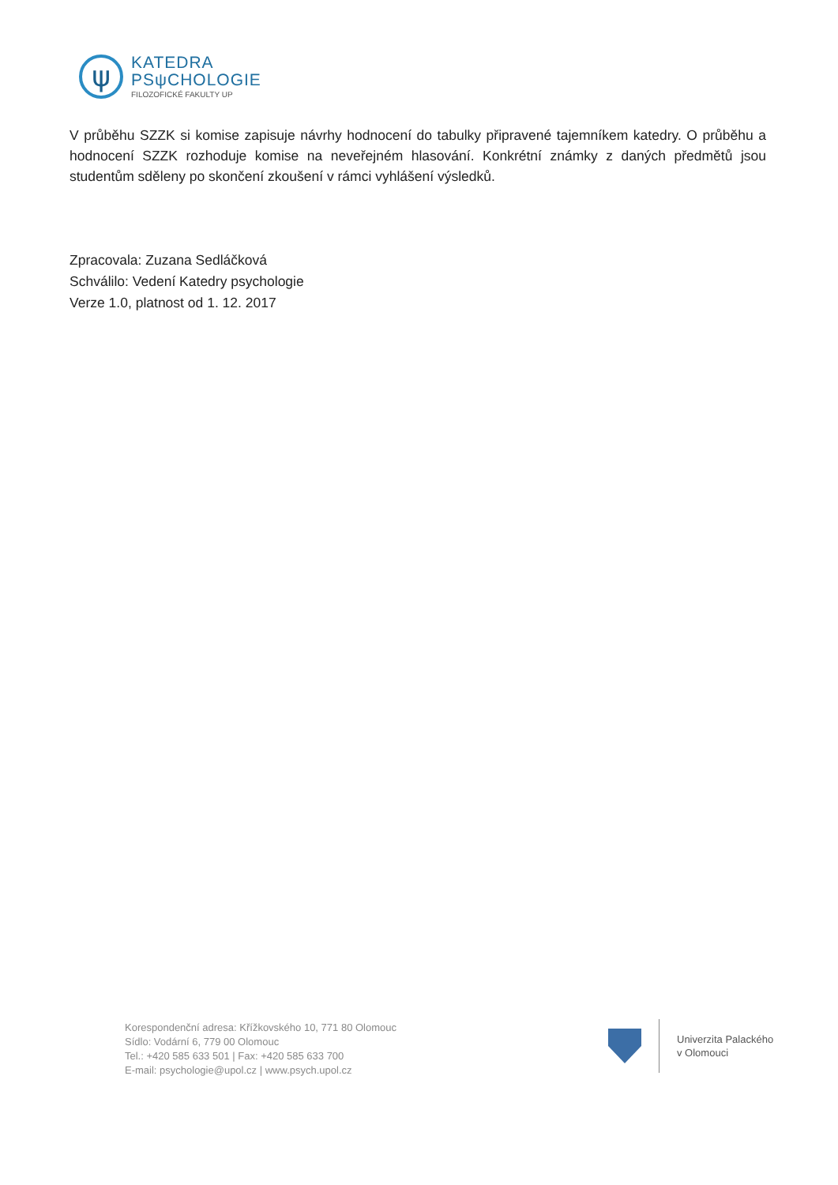ψ
KATEDRA
PSψCHOLOGIE
FILOZOFICKÉ FAKULTY UP
V průběhu SZZK si komise zapisuje návrhy hodnocení do tabulky připravené tajemníkem katedry. O průběhu a hodnocení SZZK rozhoduje komise na neveřejném hlasování. Konkrétní známky z daných předmětů jsou studentům sděleny po skončení zkoušení v rámci vyhlášení výsledků.
Zpracovala: Zuzana Sedláčková
Schválilo: Vedení Katedry psychologie
Verze 1.0, platnost od 1. 12. 2017
Korespondenční adresa: Křížkovského 10, 771 80 Olomouc
Sídlo: Vodární 6, 779 00 Olomouc
Tel.: +420 585 633 501 | Fax: +420 585 633 700
E-mail: psychologie@upol.cz | www.psych.upol.cz
Univerzita Palackého
v Olomouci